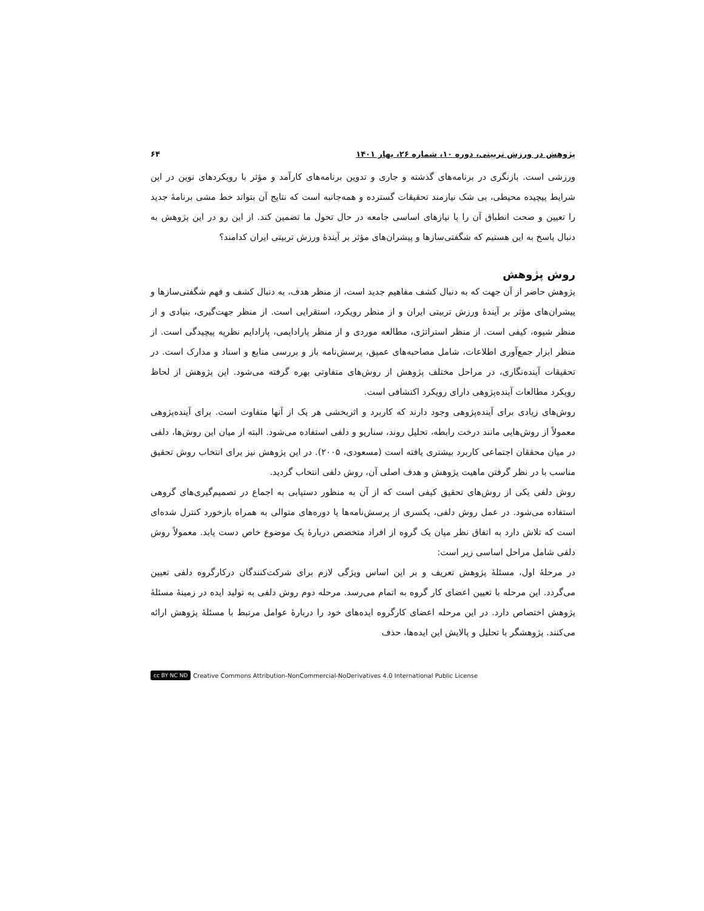پژوهش در ورزش تربیتی، دوره ۱۰، شماره ۲۶، بهار ۱۴۰۱ ۶۴
ورزشی است. بازنگری در برنامه‌های گذشته و جاری و تدوین برنامه‌های کارآمد و مؤثر با رویکردهای نوین در این شرایط پیچیده محیطی، بی شک نیازمند تحقیقات گسترده و همه‌جانبه است که نتایج آن بتواند خط مشی برنامهٔ جدید را تعیین و صحت انطباق آن را با نیازهای اساسی جامعه در حال تحول ما تضمین کند. از این رو در این پژوهش به دنبال پاسخ به این هستیم که شگفتی‌سازها و پیشران‌های مؤثر بر آیندهٔ ورزش تربیتی ایران کدامند؟
روش پژوهش
پژوهش حاضر از آن جهت که به دنبال کشف مفاهیم جدید است، از منظر هدف، به دنبال کشف و فهم شگفتی‌سازها و پیشران‌های مؤثر بر آیندهٔ ورزش تربیتی ایران و از منظر رویکرد، استقرایی است. از منظر جهت‌گیری، بنیادی و از منظر شیوه، کیفی است. از منظر استراتژی، مطالعه موردی و از منظر پارادایمی، پارادایم نظریه پیچیدگی است. از منظر ابزار جمع‌آوری اطلاعات، شامل مصاحبه‌های عمیق، پرسش‌نامه باز و بررسی منابع و اسناد و مدارک است. در تحقیقات آینده‌نگاری، در مراحل مختلف پژوهش از روش‌های متفاوتی بهره گرفته می‌شود. این پژوهش از لحاظ رویکرد مطالعات آینده‌پژوهی دارای رویکرد اکتشافی است.
روش‌های زیادی برای آینده‌پژوهی وجود دارند که کاربرد و اثربخشی هر یک از آنها متفاوت است. برای آینده‌پژوهی معمولاً از روش‌هایی مانند درخت رابطه، تحلیل روند، سناریو و دلفی استفاده می‌شود. البته از میان این روش‌ها، دلفی در میان محققان اجتماعی کاربرد بیشتری یافته است (مسعودی، ۲۰۰۵). در این پژوهش نیز برای انتخاب روش تحقیق مناسب با در نظر گرفتن ماهیت پژوهش و هدف اصلی آن، روش دلفی انتخاب گردید.
روش دلفی یکی از روش‌های تحقیق کیفی است که از آن به منظور دستیابی به اجماع در تصمیم‌گیری‌های گروهی استفاده می‌شود. در عمل روش دلفی، یکسری از پرسش‌نامه‌ها یا دوره‌های متوالی به همراه بازخورد کنترل شده‌ای است که تلاش دارد به اتفاق نظر میان یک گروه از افراد متخصص دربارهٔ یک موضوع خاص دست یابد. معمولاً روش دلفی شامل مراحل اساسی زیر است:
در مرحلهٔ اول، مسئلهٔ پژوهش تعریف و بر این اساس ویژگی لازم برای شرکت‌کنندگان درکارگروه دلفی تعیین می‌گردد. این مرحله با تعیین اعضای کار گروه به اتمام می‌رسد. مرحله دوم روش دلفی به تولید ایده در زمینهٔ مسئلهٔ پژوهش اختصاص دارد. در این مرحله اعضای کارگروه ایده‌های خود را دربارهٔ عوامل مرتبط با مسئلهٔ پژوهش ارائه می‌کنند. پژوهشگر با تحلیل و پالایش این ایده‌ها، حذف
cc BY NC ND Creative Commons Attribution-NonCommercial-NoDerivatives 4.0 International Public License